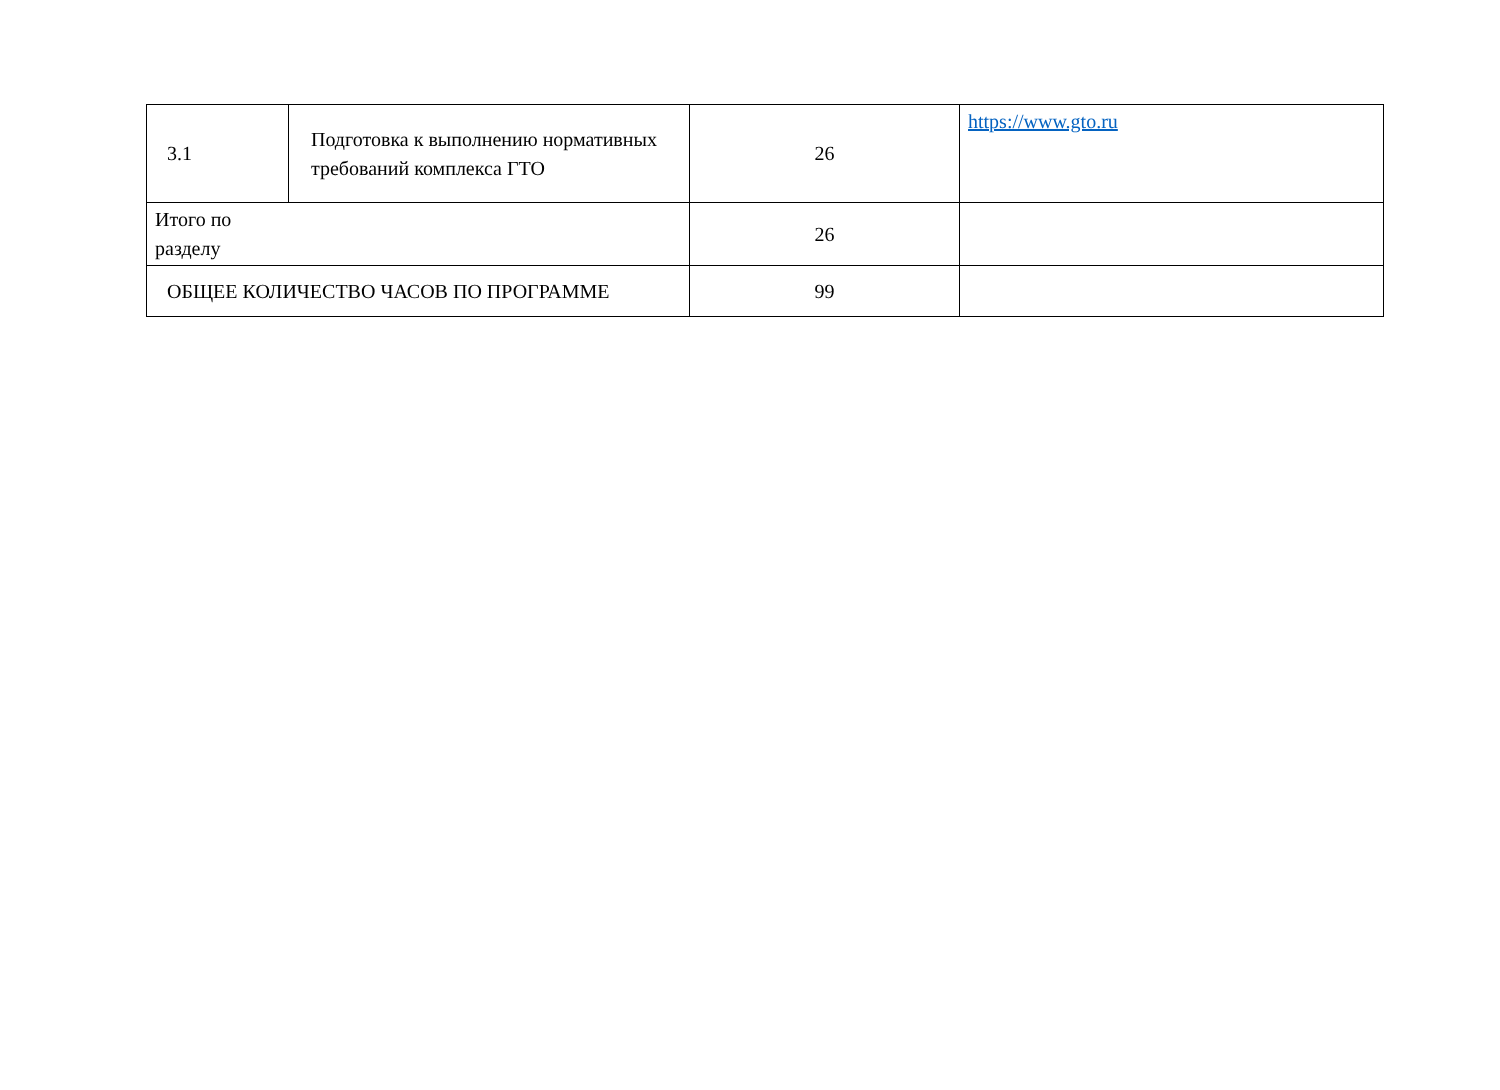| 3.1 | Подготовка к выполнению нормативных требований комплекса ГТО | 26 | https://www.gto.ru |
| Итого по разделу | | 26 | |
| ОБЩЕЕ КОЛИЧЕСТВО ЧАСОВ ПО ПРОГРАММЕ | | 99 | |